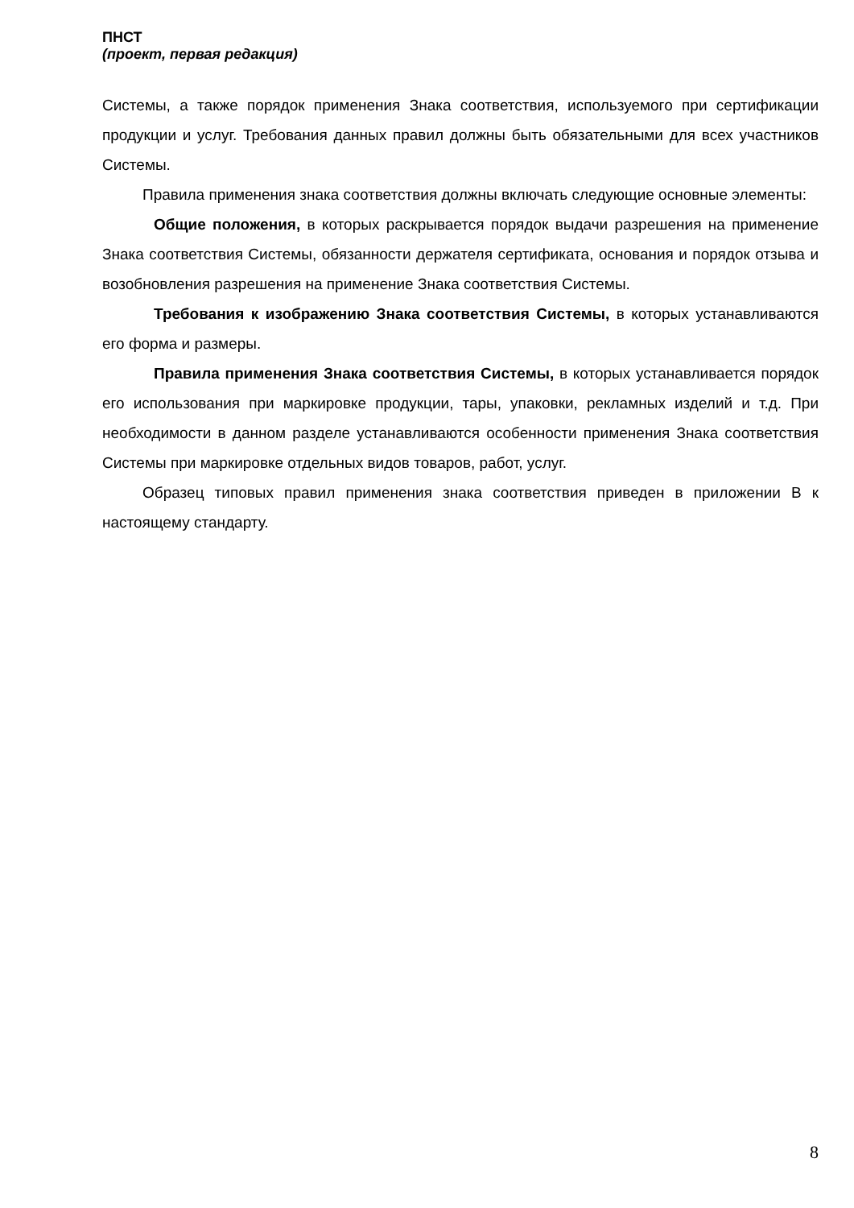ПНСТ
(проект, первая редакция)
Системы, а также порядок применения Знака соответствия, используемого при сертификации продукции и услуг. Требования данных правил должны быть обязательными для всех участников Системы.
Правила применения знака соответствия должны включать следующие основные элементы:
Общие положения, в которых раскрывается порядок выдачи разрешения на применение Знака соответствия Системы, обязанности держателя сертификата, основания и порядок отзыва и возобновления разрешения на применение Знака соответствия Системы.
Требования к изображению Знака соответствия Системы, в которых устанавливаются его форма и размеры.
Правила применения Знака соответствия Системы, в которых устанавливается порядок его использования при маркировке продукции, тары, упаковки, рекламных изделий и т.д. При необходимости в данном разделе устанавливаются особенности применения Знака соответствия Системы при маркировке отдельных видов товаров, работ, услуг.
Образец типовых правил применения знака соответствия приведен в приложении В к настоящему стандарту.
8